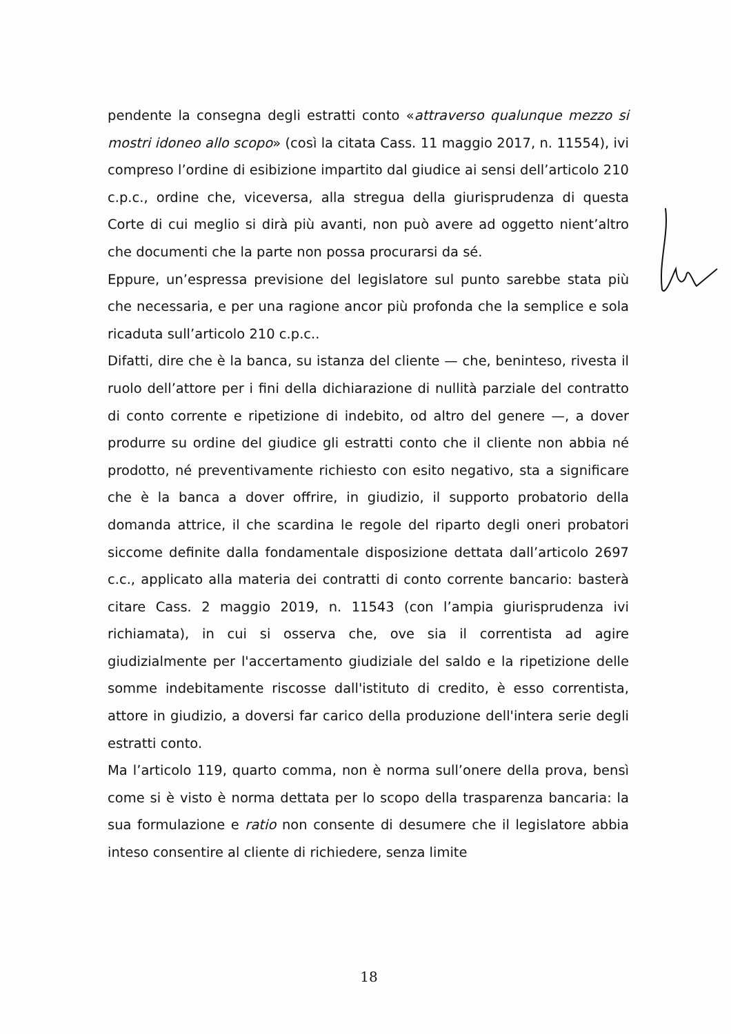pendente la consegna degli estratti conto «attraverso qualunque mezzo si mostri idoneo allo scopo» (così la citata Cass. 11 maggio 2017, n. 11554), ivi compreso l’ordine di esibizione impartito dal giudice ai sensi dell’articolo 210 c.p.c., ordine che, viceversa, alla stregua della giurisprudenza di questa Corte di cui meglio si dirà più avanti, non può avere ad oggetto nient’altro che documenti che la parte non possa procurarsi da sé.
Eppure, un’espressa previsione del legislatore sul punto sarebbe stata più che necessaria, e per una ragione ancor più profonda che la semplice e sola ricaduta sull’articolo 210 c.p.c..
Difatti, dire che è la banca, su istanza del cliente — che, beninteso, rivesta il ruolo dell’attore per i fini della dichiarazione di nullità parziale del contratto di conto corrente e ripetizione di indebito, od altro del genere —, a dover produrre su ordine del giudice gli estratti conto che il cliente non abbia né prodotto, né preventivamente richiesto con esito negativo, sta a significare che è la banca a dover offrire, in giudizio, il supporto probatorio della domanda attrice, il che scardina le regole del riparto degli oneri probatori siccome definite dalla fondamentale disposizione dettata dall’articolo 2697 c.c., applicato alla materia dei contratti di conto corrente bancario: basterà citare Cass. 2 maggio 2019, n. 11543 (con l’ampia giurisprudenza ivi richiamata), in cui si osserva che, ove sia il correntista ad agire giudizialmente per l'accertamento giudiziale del saldo e la ripetizione delle somme indebitamente riscosse dall'istituto di credito, è esso correntista, attore in giudizio, a doversi far carico della produzione dell'intera serie degli estratti conto.
Ma l’articolo 119, quarto comma, non è norma sull’onere della prova, bensì come si è visto è norma dettata per lo scopo della trasparenza bancaria: la sua formulazione e ratio non consente di desumere che il legislatore abbia inteso consentire al cliente di richiedere, senza limite
18